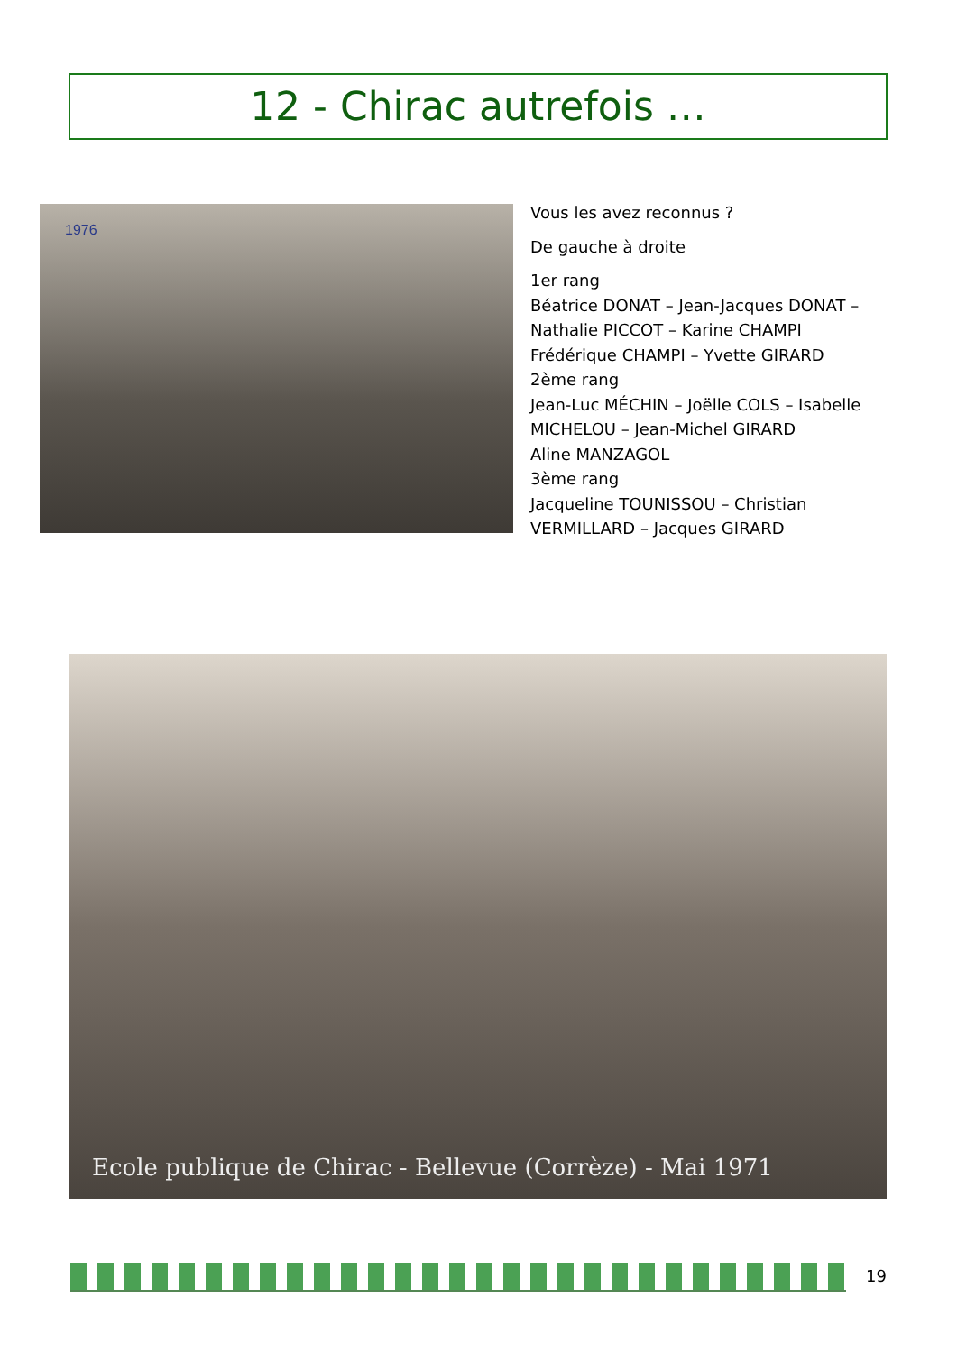12 - Chirac autrefois …
1976
Vous les avez reconnus ?
De gauche à droite
1er rang
Béatrice DONAT – Jean-Jacques DONAT – Nathalie PICCOT – Karine CHAMPI
Frédérique CHAMPI – Yvette GIRARD
2ème rang
Jean-Luc MÉCHIN – Joëlle COLS – Isabelle MICHELOU – Jean-Michel GIRARD
Aline MANZAGOL
3ème rang
Jacqueline TOUNISSOU – Christian VERMILLARD – Jacques GIRARD
Ecole publique de Chirac - Bellevue (Corrèze) - Mai 1971
19